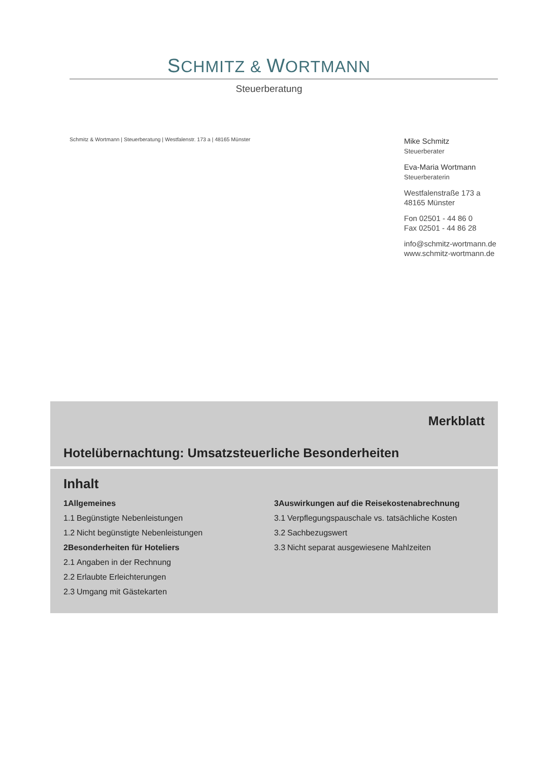SCHMITZ & WORTMANN
Steuerberatung
Schmitz & Wortmann | Steuerberatung | Westfalenstr. 173 a | 48165 Münster
Mike Schmitz
Steuerberater
Eva-Maria Wortmann
Steuerberaterin
Westfalenstraße 173 a
48165 Münster
Fon 02501 - 44 86 0
Fax 02501 - 44 86 28
info@schmitz-wortmann.de
www.schmitz-wortmann.de
Merkblatt
Hotelübernachtung: Umsatzsteuerliche Besonderheiten
Inhalt
1 Allgemeines
1.1 Begünstigte Nebenleistungen
1.2 Nicht begünstigte Nebenleistungen
2 Besonderheiten für Hoteliers
2.1 Angaben in der Rechnung
2.2 Erlaubte Erleichterungen
2.3 Umgang mit Gästekarten
3 Auswirkungen auf die Reisekostenabrechnung
3.1 Verpflegungspauschale vs. tatsächliche Kosten
3.2 Sachbezugswert
3.3 Nicht separat ausgewiesene Mahlzeiten